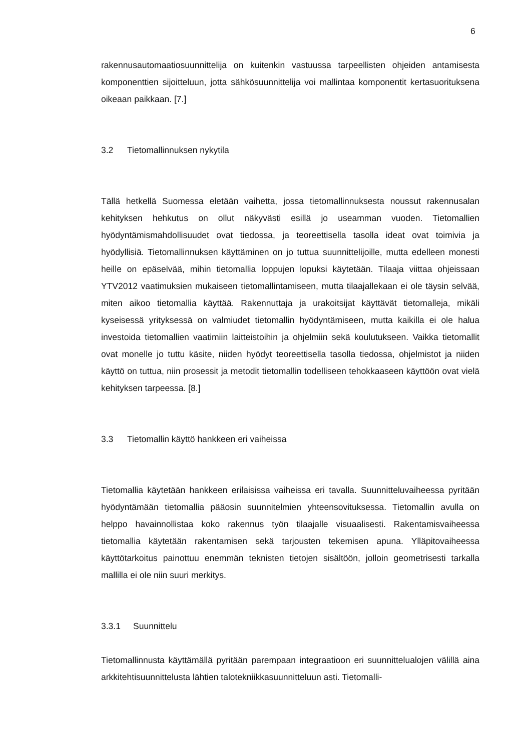6
rakennusautomaatiosuunnittelija on kuitenkin vastuussa tarpeellisten ohjeiden antamisesta komponenttien sijoitteluun, jotta sähkösuunnittelija voi mallintaa komponentit kertasuorituksena oikeaan paikkaan. [7.]
3.2 Tietomallinnuksen nykytila
Tällä hetkellä Suomessa eletään vaihetta, jossa tietomallinnuksesta noussut rakennusalan kehityksen hehkutus on ollut näkyvästi esillä jo useamman vuoden. Tietomallien hyödyntämismahdollisuudet ovat tiedossa, ja teoreettisella tasolla ideat ovat toimivia ja hyödyllisiä. Tietomallinnuksen käyttäminen on jo tuttua suunnittelijoille, mutta edelleen monesti heille on epäselvää, mihin tietomallia loppujen lopuksi käytetään. Tilaaja viittaa ohjeissaan YTV2012 vaatimuksien mukaiseen tietomallintamiseen, mutta tilaajallekaan ei ole täysin selvää, miten aikoo tietomallia käyttää. Rakennuttaja ja urakoitsijat käyttävät tietomalleja, mikäli kyseisessä yrityksessä on valmiudet tietomallin hyödyntämiseen, mutta kaikilla ei ole halua investoida tietomallien vaatimiin laitteistoihin ja ohjelmiin sekä koulutukseen. Vaikka tietomallit ovat monelle jo tuttu käsite, niiden hyödyt teoreettisella tasolla tiedossa, ohjelmistot ja niiden käyttö on tuttua, niin prosessit ja metodit tietomallin todelliseen tehokkaaseen käyttöön ovat vielä kehityksen tarpeessa. [8.]
3.3 Tietomallin käyttö hankkeen eri vaiheissa
Tietomallia käytetään hankkeen erilaisissa vaiheissa eri tavalla. Suunnitteluvaiheessa pyritään hyödyntämään tietomallia pääosin suunnitelmien yhteensovituksessa. Tietomallin avulla on helppo havainnollistaa koko rakennus työn tilaajalle visuaalisesti. Rakentamisvaiheessa tietomallia käytetään rakentamisen sekä tarjousten tekemisen apuna. Ylläpitovaiheessa käyttötarkoitus painottuu enemmän teknisten tietojen sisältöön, jolloin geometrisesti tarkalla mallilla ei ole niin suuri merkitys.
3.3.1 Suunnittelu
Tietomallinnusta käyttämällä pyritään parempaan integraatioon eri suunnittelualojen välillä aina arkkitehtisuunnittelusta lähtien talotekniikkasuunnitteluun asti. Tietomalli-